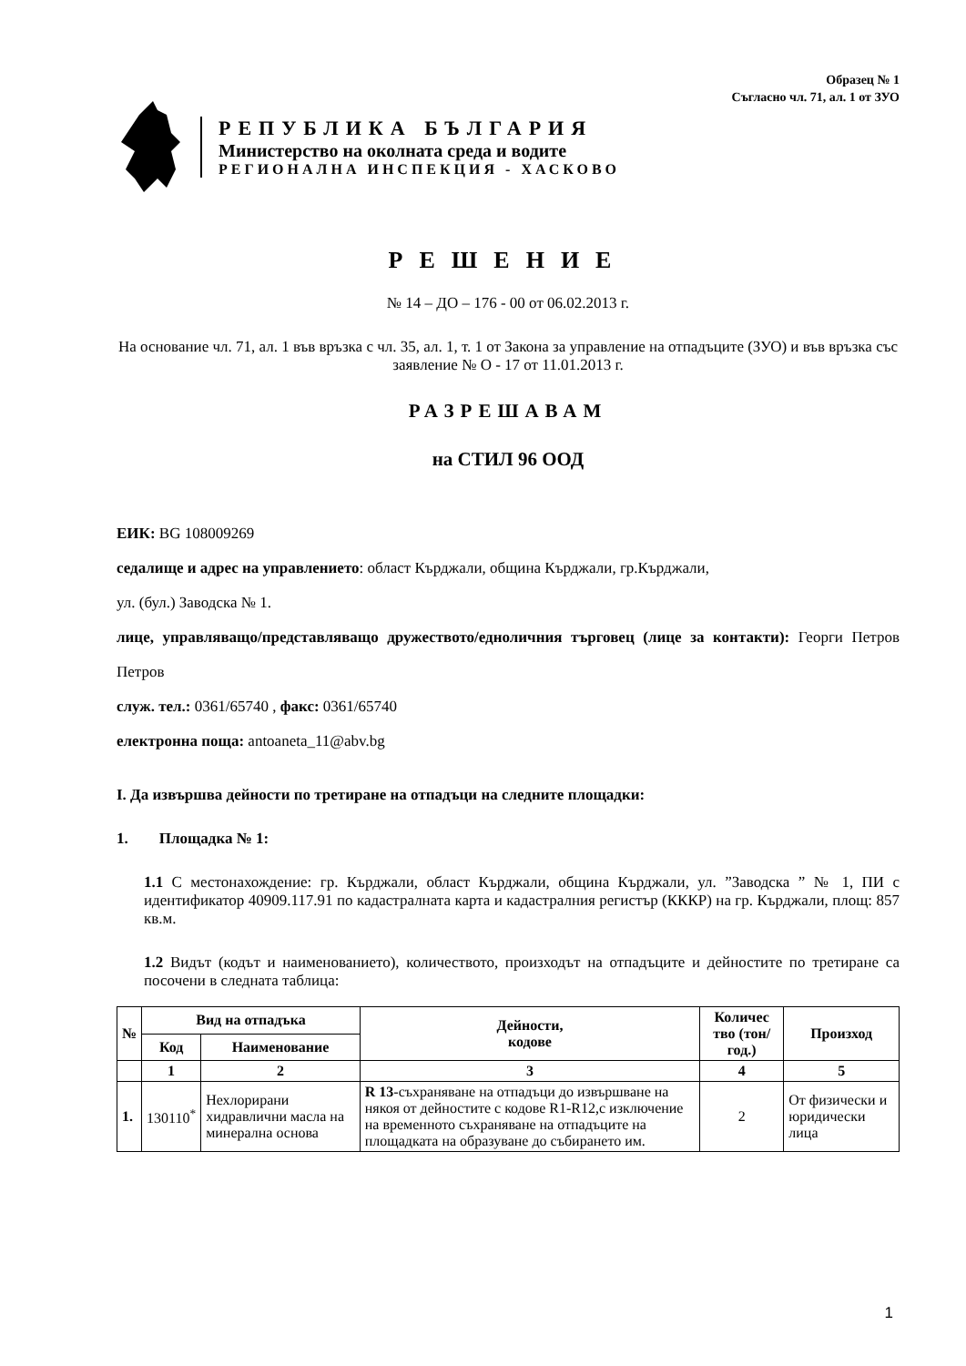Образец № 1
Съгласно чл. 71, ал. 1 от ЗУО
РЕПУБЛИКА БЪЛГАРИЯ
Министерство на околната среда и водите
РЕГИОНАЛНА ИНСПЕКЦИЯ - ХАСКОВО
РЕШЕНИЕ
№ 14 – ДО – 176 - 00 от 06.02.2013 г.
На основание чл. 71, ал. 1 във връзка с чл. 35, ал. 1, т. 1 от Закона за управление на отпадъците (ЗУО) и във връзка със заявление № О - 17 от 11.01.2013 г.
РАЗРЕШАВАМ
на СТИЛ 96 ООД
ЕИК: BG 108009269
седалище и адрес на управлението: област Кърджали, община Кърджали, гр.Кърджали,
ул. (бул.) Заводска № 1.
лице, управляващо/представляващо дружеството/едноличния търговец (лице за контакти): Георги Петров Петров
служ. тел.: 0361/65740 , факс: 0361/65740
електронна поща: antoaneta_11@abv.bg
I. Да извършва дейности по третиране на отпадъци на следните площадки:
1. Площадка № 1:
1.1 С местонахождение: гр. Кърджали, област Кърджали, община Кърджали, ул. ”Заводска ” № 1, ПИ с идентификатор 40909.117.91 по кадастралната карта и кадастралния регистър (КККР) на гр. Кърджали, площ: 857 кв.м.
1.2 Видът (кодът и наименованието), количеството, произходът на отпадъците и дейностите по третиране са посочени в следната таблица:
| № | Вид на отпадъка | | Дейности, кодове | Количес тво (тон/год.) | Произход |
| --- | --- | --- | --- | --- | --- |
| | Код | Наименование | | | |
| | 1 | 2 | 3 | 4 | 5 |
| 1. | 130110<sup>*</sup> | Нехлорирани хидравлични масла на минерална основа | R 13 -съхраняване на отпадъци до извършване на някоя от дейностите с кодове R1-R12,с изключение на временното съхраняване на отпадъците на площадката на образуване до събирането им. | 2 | От физически и юридически лица |
1